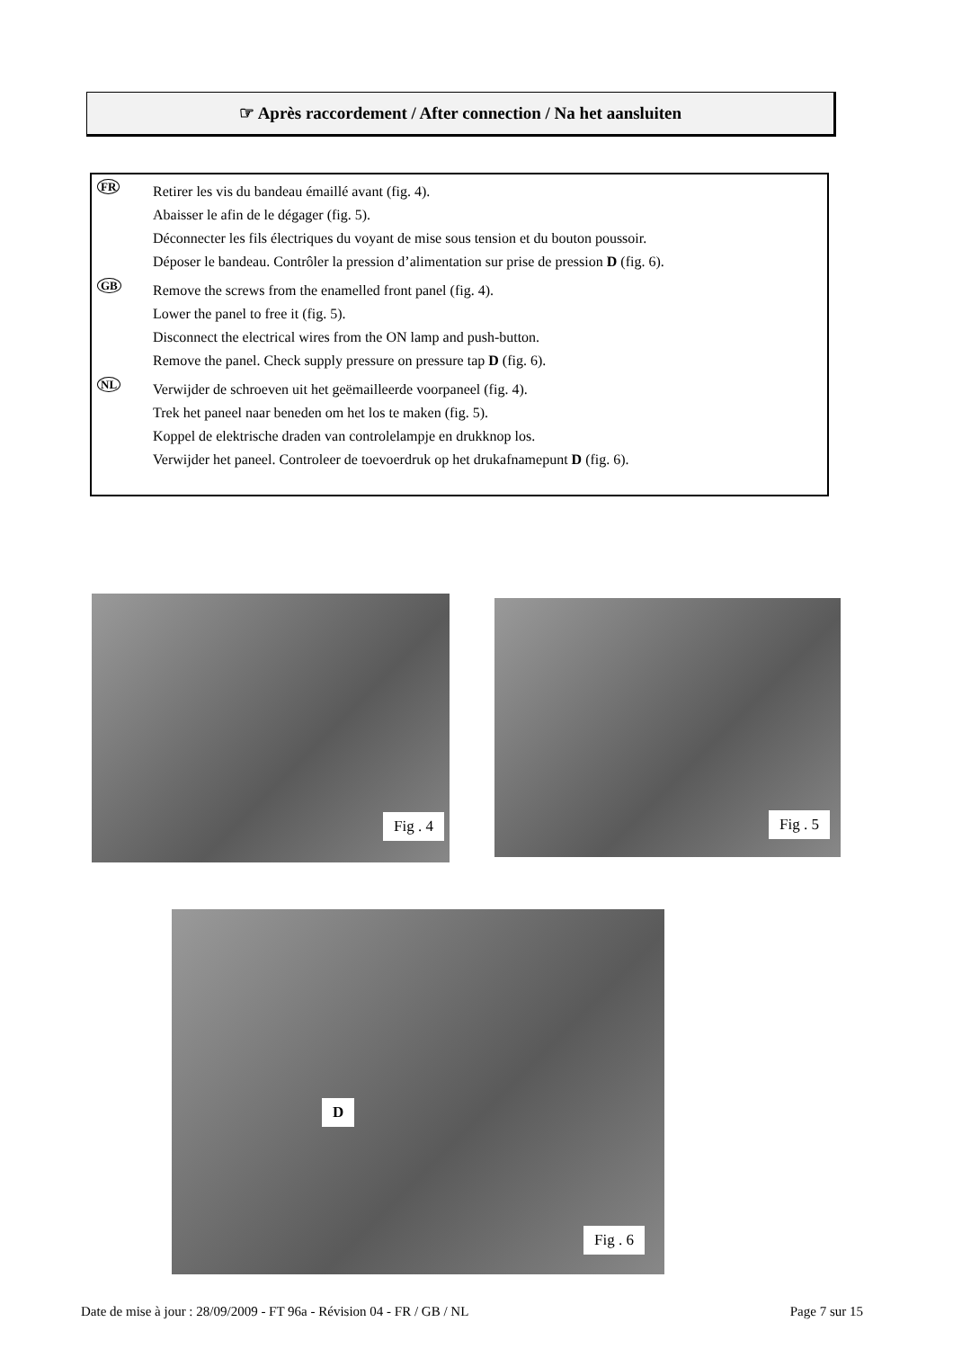☞ Après raccordement / After connection / Na het aansluiten
FR
Retirer les vis du bandeau émaillé avant (fig. 4).
Abaisser le afin de le dégager (fig. 5).
Déconnecter les fils électriques du voyant de mise sous tension et du bouton poussoir.
Déposer le bandeau. Contrôler la pression d’alimentation sur prise de pression D (fig. 6).
GB
Remove the screws from the enamelled front panel (fig. 4).
Lower the panel to free it (fig. 5).
Disconnect the electrical wires from the ON lamp and push-button.
Remove the panel. Check supply pressure on pressure tap D (fig. 6).
NL
Verwijder de schroeven uit het geëmailleerde voorpaneel (fig. 4).
Trek het paneel naar beneden om het los te maken (fig. 5).
Koppel de elektrische draden van controlelampje en drukknop los.
Verwijder het paneel. Controleer de toevoerdruk op het drukafnamepunt D (fig. 6).
Fig . 4 Fig . 5
D
Fig . 6
Date de mise à jour : 28/09/2009 - FT 96a - Révision 04 - FR / GB / NL Page 7 sur 15